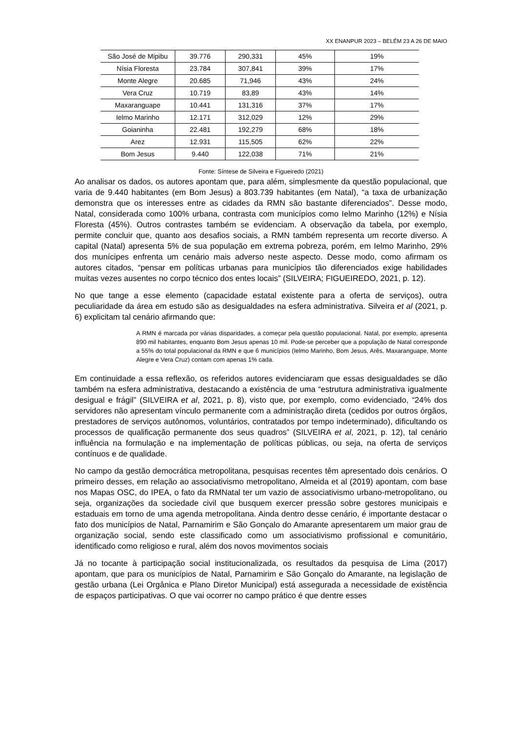XX ENANPUR 2023 – BELÉM 23 A 26 DE MAIO
| São José de Mipibu | 39.776 | 290,331 | 45% | 19% |
| Nísia Floresta | 23.784 | 307,841 | 39% | 17% |
| Monte Alegre | 20.685 | 71,946 | 43% | 24% |
| Vera Cruz | 10.719 | 83,89 | 43% | 14% |
| Maxaranguape | 10.441 | 131,316 | 37% | 17% |
| Ielmo Marinho | 12.171 | 312,029 | 12% | 29% |
| Goianinha | 22.481 | 192,279 | 68% | 18% |
| Arez | 12.931 | 115,505 | 62% | 22% |
| Bom Jesus | 9.440 | 122,038 | 71% | 21% |
Fonte: Síntese de Silveira e Figueiredo (2021)
Ao analisar os dados, os autores apontam que, para além, simplesmente da questão populacional, que varia de 9.440 habitantes (em Bom Jesus) a 803.739 habitantes (em Natal), “a taxa de urbanização demonstra que os interesses entre as cidades da RMN são bastante diferenciados”. Desse modo, Natal, considerada como 100% urbana, contrasta com municípios como Ielmo Marinho (12%) e Nísia Floresta (45%). Outros contrastes também se evidenciam. A observação da tabela, por exemplo, permite concluir que, quanto aos desafios sociais, a RMN também representa um recorte diverso. A capital (Natal) apresenta 5% de sua população em extrema pobreza, porém, em Ielmo Marinho, 29% dos munícipes enfrenta um cenário mais adverso neste aspecto. Desse modo, como afirmam os autores citados, “pensar em políticas urbanas para municípios tão diferenciados exige habilidades muitas vezes ausentes no corpo técnico dos entes locais” (SILVEIRA; FIGUEIREDO, 2021, p. 12).
No que tange a esse elemento (capacidade estatal existente para a oferta de serviços), outra peculiaridade da área em estudo são as desigualdades na esfera administrativa. Silveira et al (2021, p. 6) explicitam tal cenário afirmando que:
A RMN é marcada por várias disparidades, a começar pela questão populacional. Natal, por exemplo, apresenta 890 mil habitantes, enquanto Bom Jesus apenas 10 mil. Pode-se perceber que a população de Natal corresponde a 55% do total populacional da RMN e que 6 municípios (Ielmo Marinho, Bom Jesus, Arês, Maxaranguape, Monte Alegre e Vera Cruz) contam com apenas 1% cada.
Em continuidade a essa reflexão, os referidos autores evidenciaram que essas desigualdades se dão também na esfera administrativa, destacando a existência de uma “estrutura administrativa igualmente desigual e frágil” (SILVEIRA et al, 2021, p. 8), visto que, por exemplo, como evidenciado, “24% dos servidores não apresentam vínculo permanente com a administração direta (cedidos por outros órgãos, prestadores de serviços autônomos, voluntários, contratados por tempo indeterminado), dificultando os processos de qualificação permanente dos seus quadros” (SILVEIRA et al, 2021, p. 12), tal cenário influência na formulação e na implementação de políticas públicas, ou seja, na oferta de serviços contínuos e de qualidade.
No campo da gestão democrática metropolitana, pesquisas recentes têm apresentado dois cenários. O primeiro desses, em relação ao associativismo metropolitano, Almeida et al (2019) apontam, com base nos Mapas OSC, do IPEA, o fato da RMNatal ter um vazio de associativismo urbano-metropolitano, ou seja, organizações da sociedade civil que busquem exercer pressão sobre gestores municipais e estaduais em torno de uma agenda metropolitana. Ainda dentro desse cenário, é importante destacar o fato dos municípios de Natal, Parnamirim e São Gonçalo do Amarante apresentarem um maior grau de organização social, sendo este classificado como um associativismo profissional e comunitário, identificado como religioso e rural, além dos novos movimentos sociais
Já no tocante à participação social institucionalizada, os resultados da pesquisa de Lima (2017) apontam, que para os municípios de Natal, Parnamirim e São Gonçalo do Amarante, na legislação de gestão urbana (Lei Orgânica e Plano Diretor Municipal) está assegurada a necessidade de existência de espaços participativas. O que vai ocorrer no campo prático é que dentre esses